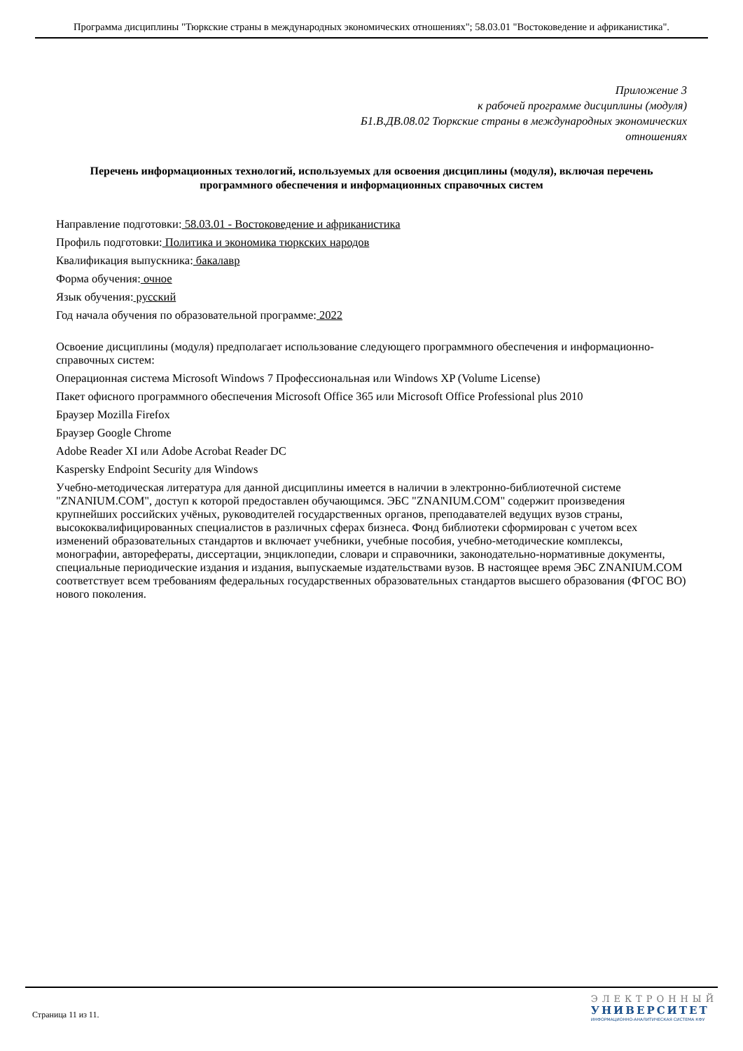Программа дисциплины "Тюркские страны в международных экономических отношениях"; 58.03.01 "Востоковедение и африканистика".
Приложение 3
к рабочей программе дисциплины (модуля)
Б1.В.ДВ.08.02 Тюркские страны в международных экономических
отношениях
Перечень информационных технологий, используемых для освоения дисциплины (модуля), включая перечень программного обеспечения и информационных справочных систем
Направление подготовки: 58.03.01 - Востоковедение и африканистика
Профиль подготовки: Политика и экономика тюркских народов
Квалификация выпускника: бакалавр
Форма обучения: очное
Язык обучения: русский
Год начала обучения по образовательной программе: 2022
Освоение дисциплины (модуля) предполагает использование следующего программного обеспечения и информационно-справочных систем:
Операционная система Microsoft Windows 7 Профессиональная или Windows XP (Volume License)
Пакет офисного программного обеспечения Microsoft Office 365 или Microsoft Office Professional plus 2010
Браузер Mozilla Firefox
Браузер Google Chrome
Adobe Reader XI или Adobe Acrobat Reader DC
Kaspersky Endpoint Security для Windows
Учебно-методическая литература для данной дисциплины имеется в наличии в электронно-библиотечной системе "ZNANIUM.COM", доступ к которой предоставлен обучающимся. ЭБС "ZNANIUM.COM" содержит произведения крупнейших российских учёных, руководителей государственных органов, преподавателей ведущих вузов страны, высококвалифицированных специалистов в различных сферах бизнеса. Фонд библиотеки сформирован с учетом всех изменений образовательных стандартов и включает учебники, учебные пособия, учебно-методические комплексы, монографии, авторефераты, диссертации, энциклопедии, словари и справочники, законодательно-нормативные документы, специальные периодические издания и издания, выпускаемые издательствами вузов. В настоящее время ЭБС ZNANIUM.COM соответствует всем требованиям федеральных государственных образовательных стандартов высшего образования (ФГОС ВО) нового поколения.
Страница 11 из 11.
ЭЛЕКТРОННЫЙ
УНИВЕРСИТЕТ
ИНФОРМАЦИОННО-АНАЛИТИЧЕСКАЯ СИСТЕМА КФУ